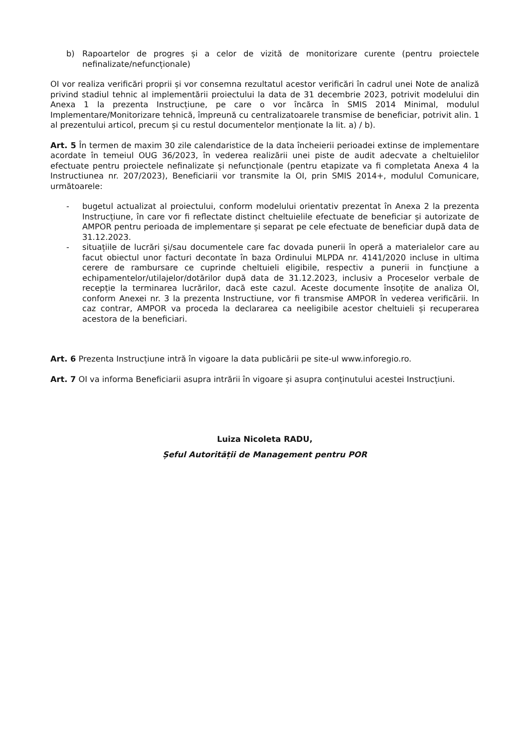b) Rapoartelor de progres și a celor de vizită de monitorizare curente (pentru proiectele nefinalizate/nefuncționale)
OI vor realiza verificări proprii și vor consemna rezultatul acestor verificări în cadrul unei Note de analiză privind stadiul tehnic al implementării proiectului la data de 31 decembrie 2023, potrivit modelului din Anexa 1 la prezenta Instrucțiune, pe care o vor încărca în SMIS 2014 Minimal, modulul Implementare/Monitorizare tehnică, împreună cu centralizatoarele transmise de beneficiar, potrivit alin. 1 al prezentului articol, precum și cu restul documentelor menționate la lit. a) / b).
Art. 5 În termen de maxim 30 zile calendaristice de la data încheierii perioadei extinse de implementare acordate în temeiul OUG 36/2023, în vederea realizării unei piste de audit adecvate a cheltuielilor efectuate pentru proiectele nefinalizate și nefuncționale (pentru etapizate va fi completata Anexa 4 la Instructiunea nr. 207/2023), Beneficiarii vor transmite la OI, prin SMIS 2014+, modulul Comunicare, următoarele:
- bugetul actualizat al proiectului, conform modelului orientativ prezentat în Anexa 2 la prezenta Instrucțiune, în care vor fi reflectate distinct cheltuielile efectuate de beneficiar și autorizate de AMPOR pentru perioada de implementare și separat pe cele efectuate de beneficiar după data de 31.12.2023.
- situațiile de lucrări și/sau documentele care fac dovada punerii în operă a materialelor care au facut obiectul unor facturi decontate în baza Ordinului MLPDA nr. 4141/2020 incluse in ultima cerere de rambursare ce cuprinde cheltuieli eligibile, respectiv a punerii in funcțiune a echipamentelor/utilajelor/dotărilor după data de 31.12.2023, inclusiv a Proceselor verbale de recepție la terminarea lucrărilor, dacă este cazul. Aceste documente însoțite de analiza OI, conform Anexei nr. 3 la prezenta Instructiune, vor fi transmise AMPOR în vederea verificării. In caz contrar, AMPOR va proceda la declararea ca neeligibile acestor cheltuieli și recuperarea acestora de la beneficiari.
Art. 6 Prezenta Instrucțiune intră în vigoare la data publicării pe site-ul www.inforegio.ro.
Art. 7 OI va informa Beneficiarii asupra intrării în vigoare și asupra conținutului acestei Instrucțiuni.
Luiza Nicoleta RADU,
Șeful Autorității de Management pentru POR